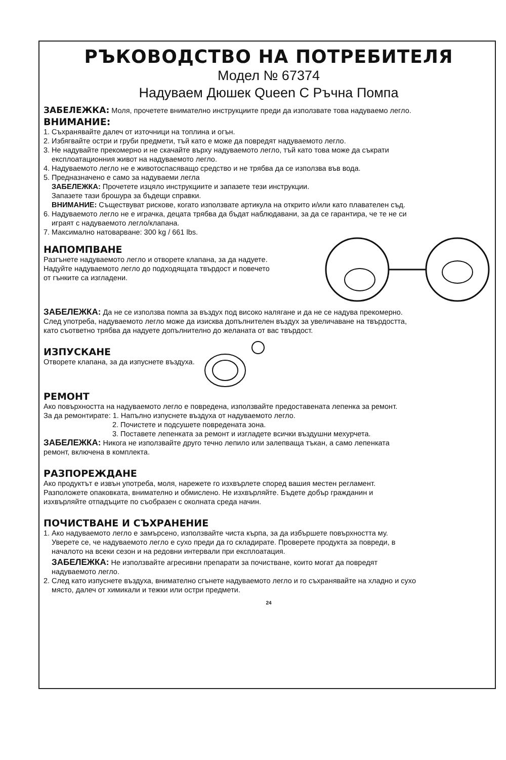РЪКОВОДСТВО НА ПОТРЕБИТЕЛЯ
Модел № 67374
Надуваем Дюшек Queen С Ръчна Помпа
ЗАБЕЛЕЖКА: Моля, прочетете внимателно инструкциите преди да използвате това надуваемо легло.
ВНИМАНИЕ:
1. Съхранявайте далеч от източници на топлина и огън.
2. Избягвайте остри и груби предмети, тъй като е може да повредят надуваемото легло.
3. Не надувайте прекомерно и не скачайте върху надуваемото легло, тъй като това може да съкрати
експлоатационния живот на надуваемото легло.
4. Надуваемото легло не е животоспасяващо средство и не трябва да се използва във вода.
5. Предназначено е само за надуваеми легла
ЗАБЕЛЕЖКА: Прочетете изцяло инструкциите и запазете тези инструкции.
Запазете тази брошура за бъдещи справки.
ВНИМАНИЕ: Съществуват рискове, когато използвате артикула на открито и/или като плавателен съд.
6. Надуваемото легло не е играчка, децата трябва да бъдат наблюдавани, за да се гарантира, че те не си
играят с надуваемото легло/клапана.
7. Максимално натоварване: 300 kg / 661 lbs.
НАПОМПВАНЕ
Разгънете надуваемото легло и отворете клапана, за да надуете.
Надуйте надуваемото легло до подходящата твърдост и повечето
от гънките са изгладени.
ЗАБЕЛЕЖКА: Да не се използва помпа за въздух под високо налягане и да не се надува прекомерно.
След употреба, надуваемото легло може да изисква допълнителен въздух за увеличаване на твърдостта,
като съответно трябва да надуете допълнително до желаната от вас твърдост.
ИЗПУСКАНЕ
Отворете клапана, за да изпуснете въздуха.
РЕМОНТ
Ако повърхността на надуваемото легло е повредена, използвайте предоставената лепенка за ремонт.
За да ремонтирате: 1. Напълно изпуснете въздуха от надуваемото легло.
2. Почистете и подсушете повредената зона.
3. Поставете лепенката за ремонт и изгладете всички въздушни мехурчета.
ЗАБЕЛЕЖКА: Никога не използвайте друго течно лепило или залепваща тъкан, а само лепенката
ремонт, включена в комплекта.
РАЗПОРЕЖДАНЕ
Ако продуктът е извън употреба, моля, нарежете го изхвърлете според вашия местен регламент.
Разположете опаковката, внимателно и обмислено. Не изхвърляйте. Бъдете добър гражданин и
изхвърляйте отпадъците по съобразен с околната среда начин.
ПОЧИСТВАНЕ И СЪХРАНЕНИЕ
1. Ако надуваемото легло е замърсено, използвайте чиста кърпа, за да избършете повърхността му.
Уверете се, че надуваемото легло е сухо преди да го складирате. Проверете продукта за повреди, в
началото на всеки сезон и на редовни интервали при експлоатация.
ЗАБЕЛЕЖКА: Не използвайте агресивни препарати за почистване, които могат да повредят
надуваемото легло.
2. След като изпуснете въздуха, внимателно сгънете надуваемото легло и го съхранявайте на хладно и сухо
място, далеч от химикали и тежки или остри предмети.
24